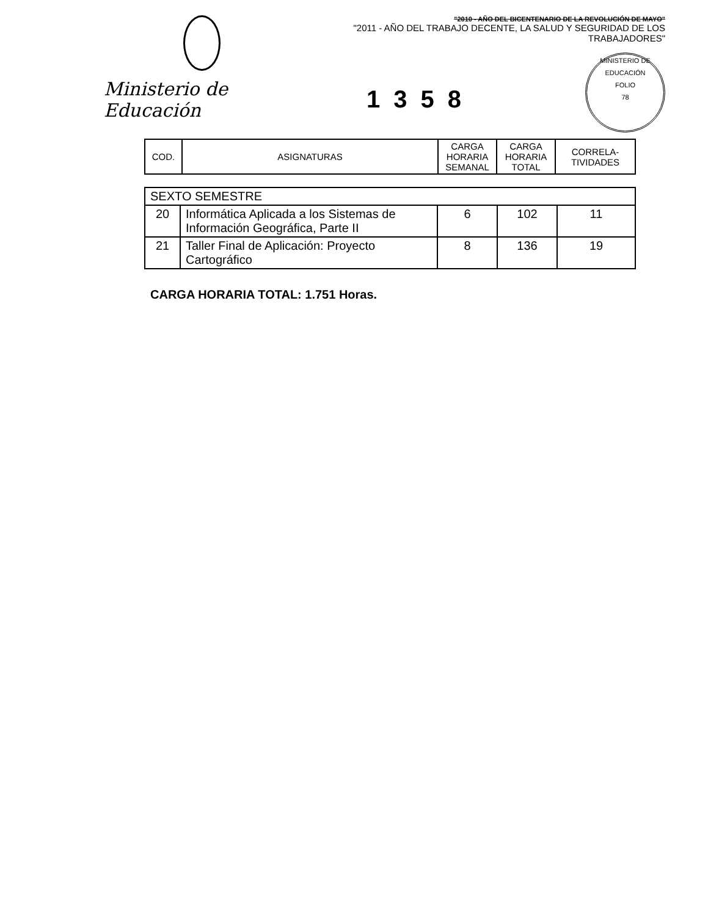Ministerio de Educación
"2010 - AÑO DEL BICENTENARIO DE LA REVOLUCIÓN DE MAYO"
"2011 - AÑO DEL TRABAJO DECENTE, LA SALUD Y SEGURIDAD DE LOS TRABAJADORES"
MINISTERIO DE EDUCACIÓN
FOLIO
78
1358
| COD. | ASIGNATURAS | CARGA HORARIA SEMANAL | CARGA HORARIA TOTAL | CORRELA-TIVIDADES |
| --- | --- | --- | --- | --- |
| SEXTO SEMESTRE | | | | |
| 20 | Informática Aplicada a los Sistemas de Información Geográfica, Parte II | 6 | 102 | 11 |
| 21 | Taller Final de Aplicación: Proyecto Cartográfico | 8 | 136 | 19 |
CARGA HORARIA TOTAL: 1.751 Horas.